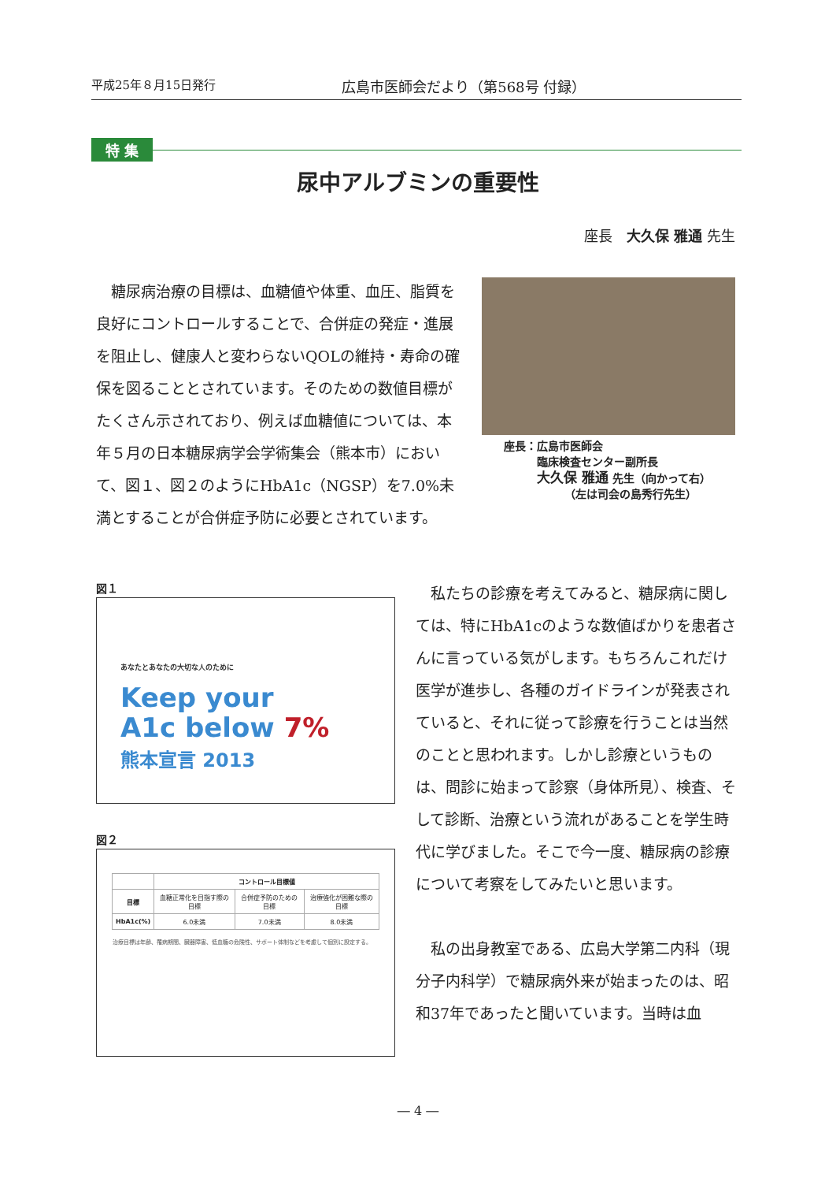平成25年８月15日発行 広島市医師会だより（第568号 付録）
特 集
尿中アルブミンの重要性
座長　大久保 雅通 先生
糖尿病治療の目標は、血糖値や体重、血圧、脂質を良好にコントロールすることで、合併症の発症・進展を阻止し、健康人と変わらないQOLの維持・寿命の確保を図ることとされています。そのための数値目標がたくさん示されており、例えば血糖値については、本年５月の日本糖尿病学会学術集会（熊本市）において、図１、図２のようにHbA1c（NGSP）を7.0%未満とすることが合併症予防に必要とされています。
座長：広島市医師会
　　　臨床検査センター副所長
　　　大久保 雅通 先生（向かって右）
　　　　　　（左は司会の島秀行先生）
図１
あなたとあなたの大切な人のために
Keep your
A1c below 7%
熊本宣言 2013
図２
| | コントロール目標値 | | |
| --- | --- | --- | --- |
| 目標 | 血糖正常化を目指す際の目標 | 合併症予防のための目標 | 治療強化が困難な際の目標 |
| HbA1c(%) | 6.0未満 | 7.0未満 | 8.0未満 |
治療目標は年齢、罹病期間、臓器障害、低血糖の危険性、サポート体制などを考慮して個別に設定する。
私たちの診療を考えてみると、糖尿病に関しては、特にHbA1cのような数値ばかりを患者さんに言っている気がします。もちろんこれだけ医学が進歩し、各種のガイドラインが発表されていると、それに従って診療を行うことは当然のことと思われます。しかし診療というものは、問診に始まって診察（身体所見）、検査、そして診断、治療という流れがあることを学生時代に学びました。そこで今一度、糖尿病の診療について考察をしてみたいと思います。
私の出身教室である、広島大学第二内科（現分子内科学）で糖尿病外来が始まったのは、昭和37年であったと聞いています。当時は血
― 4 ―